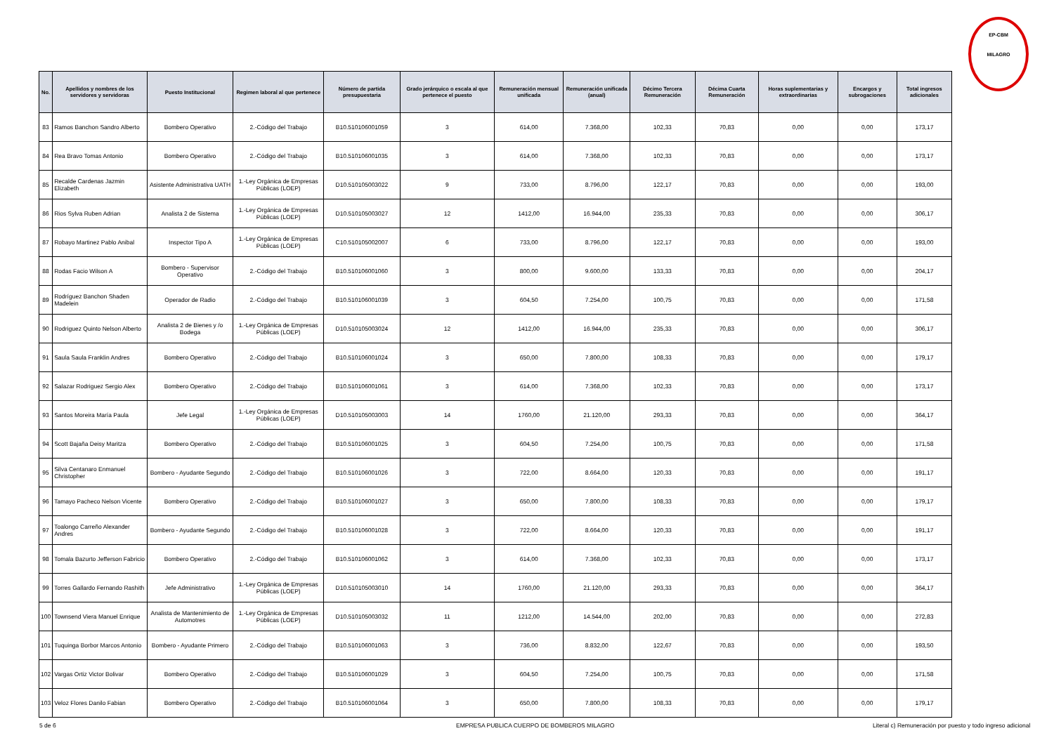EP-CBM
MILAGRO
| No. | Apellidos y nombres de los servidores y servidoras | Puesto Institucional | Regimen laboral al que pertenece | Número de partida presupuestaria | Grado jerárquico o escala al que pertenece el puesto | Remuneración mensual unificada | Remuneración unificada (anual) | Décimo Tercera Remuneración | Décima Cuarta Remuneración | Horas suplementarias y extraordinarias | Encargos y subrogaciones | Total ingresos adicionales |
| --- | --- | --- | --- | --- | --- | --- | --- | --- | --- | --- | --- | --- |
| 83 | Ramos Banchon Sandro Alberto | Bombero Operativo | 2.-Código del Trabajo | B10.510106001059 | 3 | 614,00 | 7.368,00 | 102,33 | 70,83 | 0,00 | 0,00 | 173,17 |
| 84 | Rea Bravo Tomas Antonio | Bombero Operativo | 2.-Código del Trabajo | B10.510106001035 | 3 | 614,00 | 7.368,00 | 102,33 | 70,83 | 0,00 | 0,00 | 173,17 |
| 85 | Recalde Cardenas Jazmin Elizabeth | Asistente Administrativa UATH | 1.-Ley Orgánica de Empresas Públicas (LOEP) | D10.510105003022 | 9 | 733,00 | 8.796,00 | 122,17 | 70,83 | 0,00 | 0,00 | 193,00 |
| 86 | Rios Sylva Ruben Adrian | Analista 2 de Sistema | 1.-Ley Orgánica de Empresas Públicas (LOEP) | D10.510105003027 | 12 | 1412,00 | 16.944,00 | 235,33 | 70,83 | 0,00 | 0,00 | 306,17 |
| 87 | Robayo Martinez Pablo Anibal | Inspector Tipo A | 1.-Ley Orgánica de Empresas Públicas (LOEP) | C10.510105002007 | 6 | 733,00 | 8.796,00 | 122,17 | 70,83 | 0,00 | 0,00 | 193,00 |
| 88 | Rodas Facio Wilson A | Bombero - Supervisor Operativo | 2.-Código del Trabajo | B10.510106001060 | 3 | 800,00 | 9.600,00 | 133,33 | 70,83 | 0,00 | 0,00 | 204,17 |
| 89 | Rodríguez Banchon Shaden Madelein | Operador de Radio | 2.-Código del Trabajo | B10.510106001039 | 3 | 604,50 | 7.254,00 | 100,75 | 70,83 | 0,00 | 0,00 | 171,58 |
| 90 | Rodriguez Quinto Nelson Alberto | Analista 2 de Bienes y /o Bodega | 1.-Ley Orgánica de Empresas Públicas (LOEP) | D10.510105003024 | 12 | 1412,00 | 16.944,00 | 235,33 | 70,83 | 0,00 | 0,00 | 306,17 |
| 91 | Saula Saula Franklin Andres | Bombero Operativo | 2.-Código del Trabajo | B10.510106001024 | 3 | 650,00 | 7.800,00 | 108,33 | 70,83 | 0,00 | 0,00 | 179,17 |
| 92 | Salazar Rodriguez Sergio Alex | Bombero Operativo | 2.-Código del Trabajo | B10.510106001061 | 3 | 614,00 | 7.368,00 | 102,33 | 70,83 | 0,00 | 0,00 | 173,17 |
| 93 | Santos Moreira María Paula | Jefe Legal | 1.-Ley Orgánica de Empresas Públicas (LOEP) | D10.510105003003 | 14 | 1760,00 | 21.120,00 | 293,33 | 70,83 | 0,00 | 0,00 | 364,17 |
| 94 | Scott Bajaña Deisy Maritza | Bombero Operativo | 2.-Código del Trabajo | B10.510106001025 | 3 | 604,50 | 7.254,00 | 100,75 | 70,83 | 0,00 | 0,00 | 171,58 |
| 95 | Silva Centanaro Enmanuel Christopher | Bombero - Ayudante Segundo | 2.-Código del Trabajo | B10.510106001026 | 3 | 722,00 | 8.664,00 | 120,33 | 70,83 | 0,00 | 0,00 | 191,17 |
| 96 | Tamayo Pacheco Nelson Vicente | Bombero Operativo | 2.-Código del Trabajo | B10.510106001027 | 3 | 650,00 | 7.800,00 | 108,33 | 70,83 | 0,00 | 0,00 | 179,17 |
| 97 | Toalongo Carreño Alexander Andres | Bombero - Ayudante Segundo | 2.-Código del Trabajo | B10.510106001028 | 3 | 722,00 | 8.664,00 | 120,33 | 70,83 | 0,00 | 0,00 | 191,17 |
| 98 | Tomala Bazurto Jefferson Fabricio | Bombero Operativo | 2.-Código del Trabajo | B10.510106001062 | 3 | 614,00 | 7.368,00 | 102,33 | 70,83 | 0,00 | 0,00 | 173,17 |
| 99 | Torres Gallardo Fernando Rashith | Jefe Administrativo | 1.-Ley Orgánica de Empresas Públicas (LOEP) | D10.510105003010 | 14 | 1760,00 | 21.120,00 | 293,33 | 70,83 | 0,00 | 0,00 | 364,17 |
| 100 | Townsend Viera Manuel Enrique | Analista de Mantenimiento de Automotres | 1.-Ley Orgánica de Empresas Públicas (LOEP) | D10.510105003032 | 11 | 1212,00 | 14.544,00 | 202,00 | 70,83 | 0,00 | 0,00 | 272,83 |
| 101 | Tuquinga Borbor Marcos Antonio | Bombero - Ayudante Primero | 2.-Código del Trabajo | B10.510106001063 | 3 | 736,00 | 8.832,00 | 122,67 | 70,83 | 0,00 | 0,00 | 193,50 |
| 102 | Vargas Ortiz Victor Bolivar | Bombero Operativo | 2.-Código del Trabajo | B10.510106001029 | 3 | 604,50 | 7.254,00 | 100,75 | 70,83 | 0,00 | 0,00 | 171,58 |
| 103 | Veloz Flores Danilo Fabian | Bombero Operativo | 2.-Código del Trabajo | B10.510106001064 | 3 | 650,00 | 7.800,00 | 108,33 | 70,83 | 0,00 | 0,00 | 179,17 |
5 de 6 EMPRESA PUBLICA CUERPO DE BOMBEROS MILAGRO Literal c) Remuneración por puesto y todo ingreso adicional